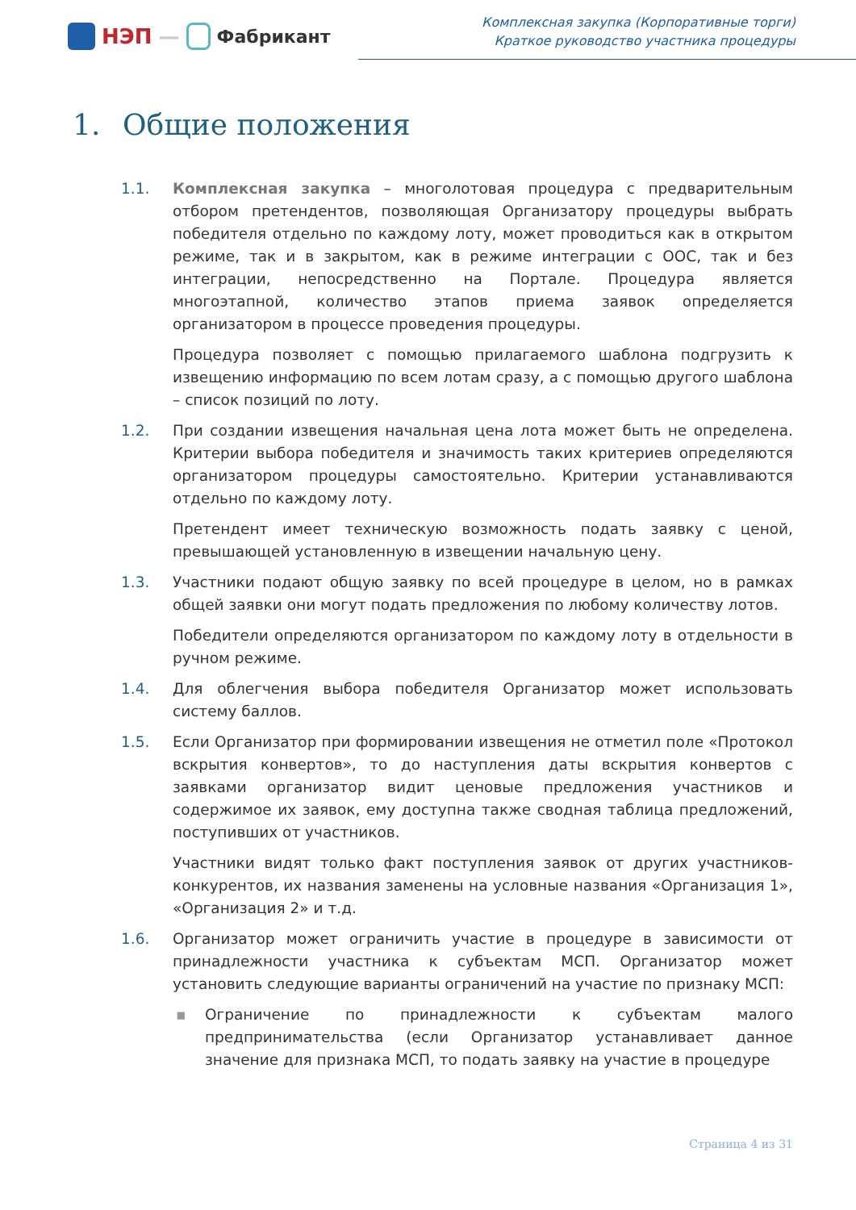НЭП —
Фабрикант
Комплексная закупка (Корпоративные торги)
Краткое руководство участника процедуры
1. Общие положения
1.1. Комплексная закупка – многолотовая процедура с предварительным отбором претендентов, позволяющая Организатору процедуры выбрать победителя отдельно по каждому лоту, может проводиться как в открытом режиме, так и в закрытом, как в режиме интеграции с ООС, так и без интеграции, непосредственно на Портале. Процедура является многоэтапной, количество этапов приема заявок определяется организатором в процессе проведения процедуры.
Процедура позволяет с помощью прилагаемого шаблона подгрузить к извещению информацию по всем лотам сразу, а с помощью другого шаблона – список позиций по лоту.
1.2. При создании извещения начальная цена лота может быть не определена. Критерии выбора победителя и значимость таких критериев определяются организатором процедуры самостоятельно. Критерии устанавливаются отдельно по каждому лоту.
Претендент имеет техническую возможность подать заявку с ценой, превышающей установленную в извещении начальную цену.
1.3. Участники подают общую заявку по всей процедуре в целом, но в рамках общей заявки они могут подать предложения по любому количеству лотов.
Победители определяются организатором по каждому лоту в отдельности в ручном режиме.
1.4. Для облегчения выбора победителя Организатор может использовать систему баллов.
1.5. Если Организатор при формировании извещения не отметил поле «Протокол вскрытия конвертов», то до наступления даты вскрытия конвертов с заявками организатор видит ценовые предложения участников и содержимое их заявок, ему доступна также сводная таблица предложений, поступивших от участников.
Участники видят только факт поступления заявок от других участников-конкурентов, их названия заменены на условные названия «Организация 1», «Организация 2» и т.д.
1.6. Организатор может ограничить участие в процедуре в зависимости от принадлежности участника к субъектам МСП. Организатор может установить следующие варианты ограничений на участие по признаку МСП:
▪ Ограничение по принадлежности к субъектам малого предпринимательства (если Организатор устанавливает данное значение для признака МСП, то подать заявку на участие в процедуре
Страница 4 из 31